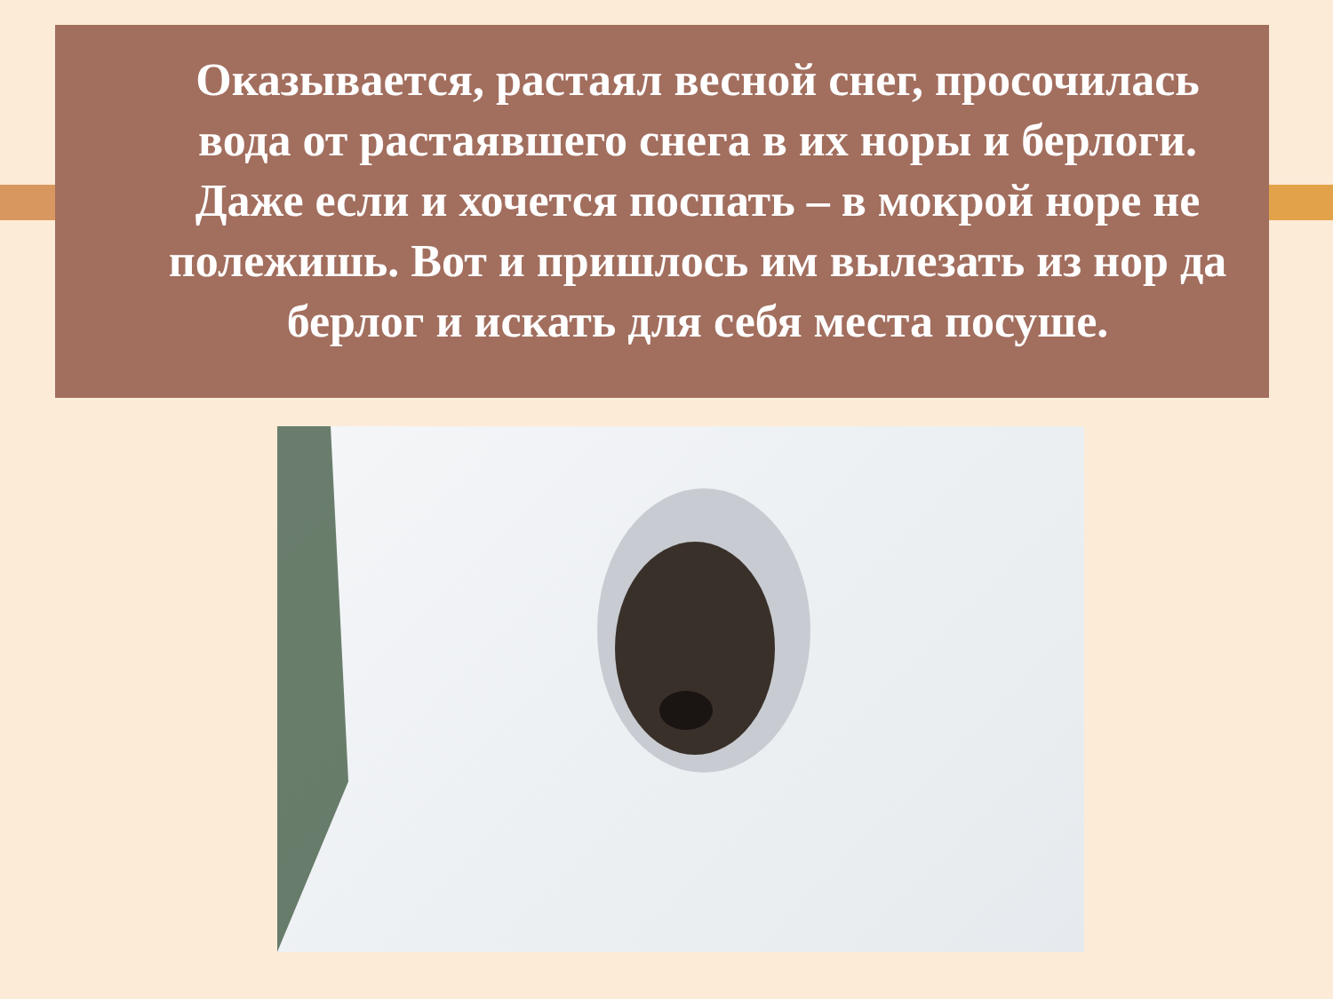Оказывается, растаял весной снег, просочилась вода от растаявшего снега в их норы и берлоги. Даже если и хочется поспать – в мокрой норе не полежишь. Вот и пришлось им вылезать из нор да берлог и искать для себя места посуше.